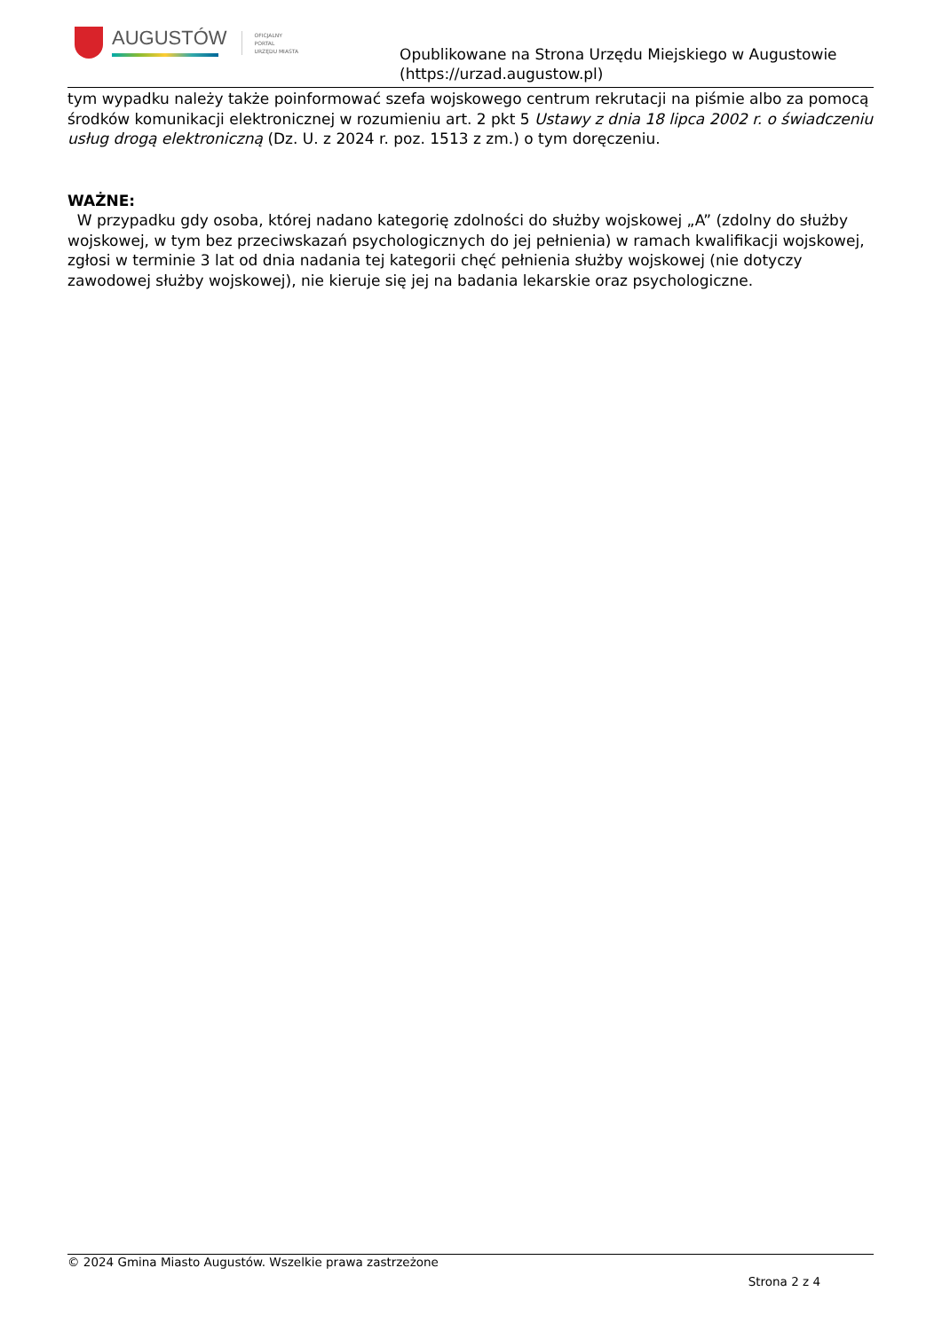AUGUSTÓW
OFICJALNY
PORTAL
URZĘDU MIASTA
Opublikowane na Strona Urzędu Miejskiego w Augustowie
(https://urzad.augustow.pl)
tym wypadku należy także poinformować szefa wojskowego centrum rekrutacji na piśmie albo za pomocą środków komunikacji elektronicznej w rozumieniu art. 2 pkt 5 Ustawy z dnia 18 lipca 2002 r. o świadczeniu usług drogą elektroniczną (Dz. U. z 2024 r. poz. 1513 z zm.) o tym doręczeniu.
WAŻNE:
W przypadku gdy osoba, której nadano kategorię zdolności do służby wojskowej „A” (zdolny do służby wojskowej, w tym bez przeciwskazań psychologicznych do jej pełnienia) w ramach kwalifikacji wojskowej, zgłosi w terminie 3 lat od dnia nadania tej kategorii chęć pełnienia służby wojskowej (nie dotyczy zawodowej służby wojskowej), nie kieruje się jej na badania lekarskie oraz psychologiczne.
© 2024 Gmina Miasto Augustów. Wszelkie prawa zastrzeżone
Strona 2 z 4